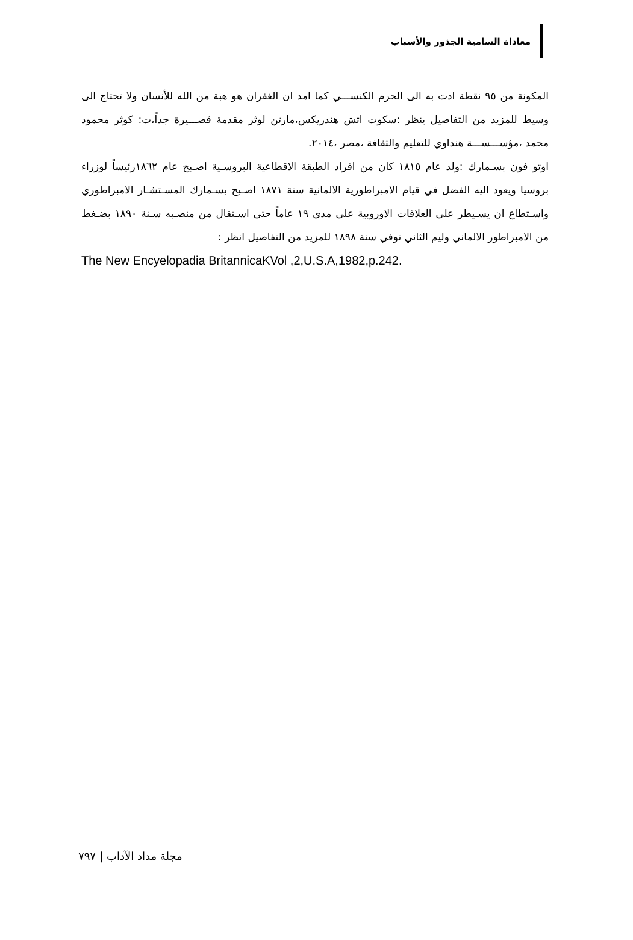معاداة السامية الجذور والأسباب
المكونة من ٩٥ نقطة ادت به الى الحرم الكنســـي كما امد ان الغفران هو هبة من الله للأنسان ولا تحتاج الى وسيط للمزيد من التفاصيل ينظر :سكوت اتش هندريكس،مارتن لوثر مقدمة قصـــيرة جداً،ت: كوثر محمود محمد ،مؤســـســـة هنداوي للتعليم والثقافة ،مصر ،٢٠١٤.
اوتو فون بسـمارك :ولد عام ١٨١٥ كان من افراد الطبقة الاقطاعية البروسـية اصـبح عام ١٨٦٢رئيساً لوزراء بروسيا ويعود اليه الفضل في قيام الامبراطورية الالمانية سنة ١٨٧١ اصـبح بسـمارك المسـتشـار الامبراطوري واسـتطاع ان يسـيطر على العلاقات الاوروبية على مدى ١٩ عاماً حتى اسـتقال من منصـبه سـنة ١٨٩٠ بضـغط من الامبراطور الالماني وليم الثاني توفي سنة ١٨٩٨ للمزيد من التفاصيل انظر :
The New Encyelopadia BritannicaKVol ,2,U.S.A,1982,p.242.
مجلة مداد الآداب | ٧٩٧